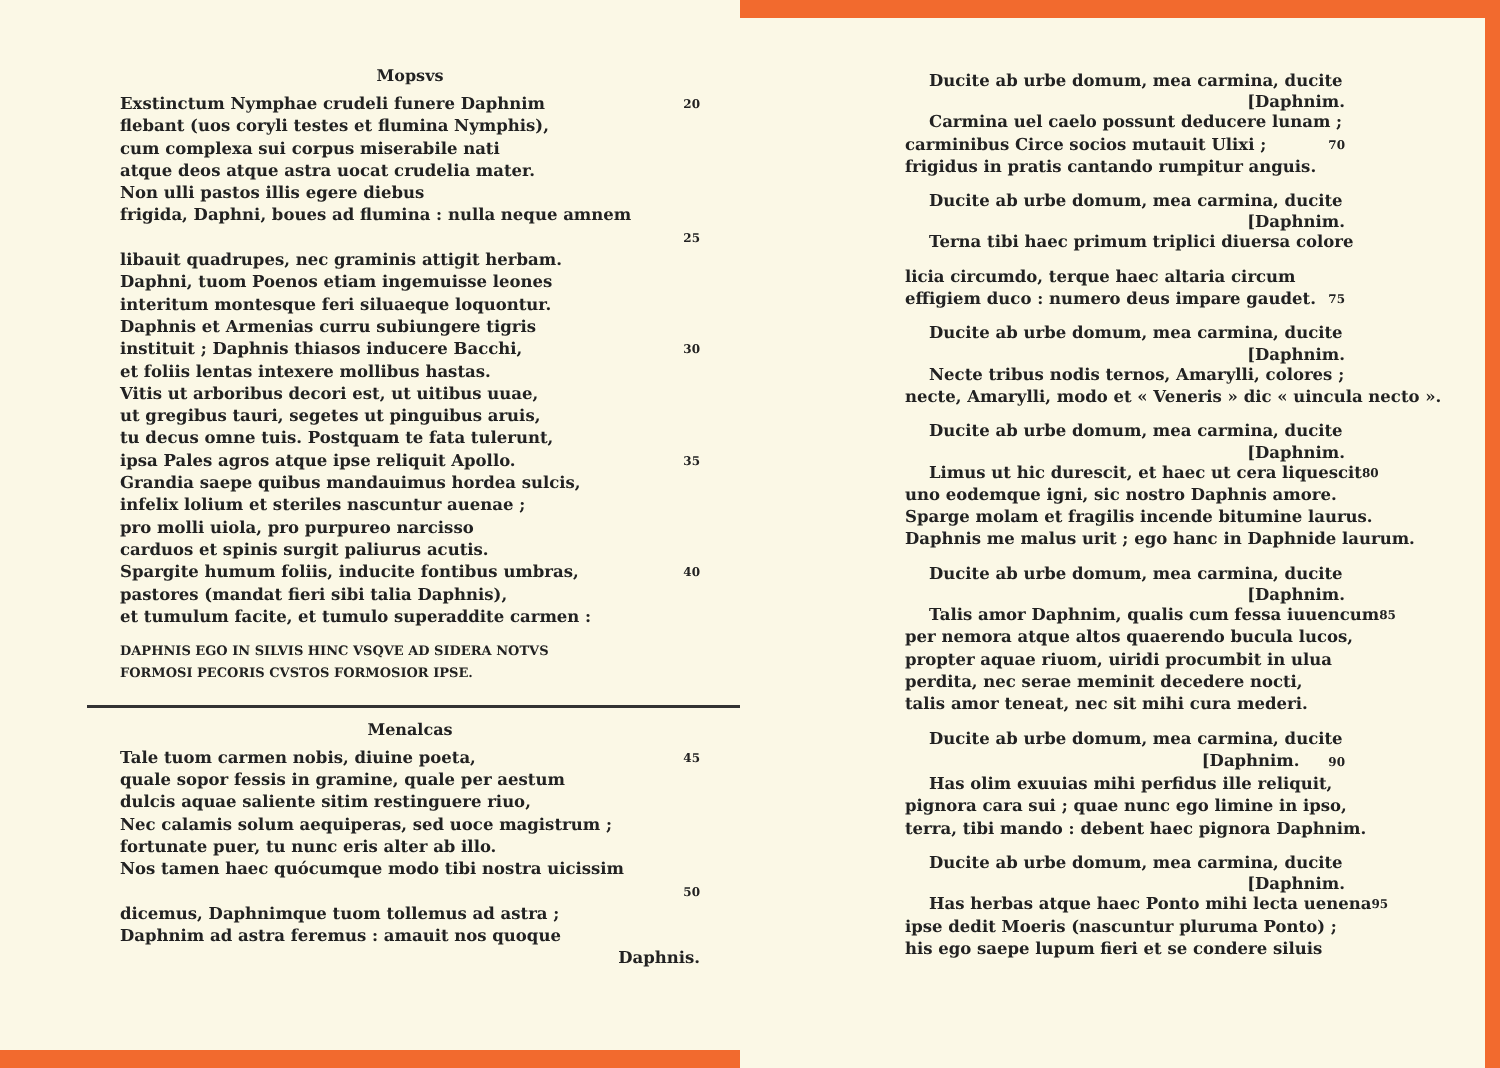Mopsvs
Exstinctum Nymphae crudeli funere Daphnim 20
flebant (uos coryli testes et flumina Nymphis),
cum complexa sui corpus miserabile nati
atque deos atque astra uocat crudelia mater.
Non ulli pastos illis egere diebus
frigida, Daphni, boues ad flumina : nulla neque amnem
25
libauit quadrupes, nec graminis attigit herbam.
Daphni, tuom Poenos etiam ingemuisse leones
interitum montesque feri siluaeque loquontur.
Daphnis et Armenias curru subiungere tigris
instituit ; Daphnis thiasos inducere Bacchi, 30
et foliis lentas intexere mollibus hastas.
Vitis ut arboribus decori est, ut uitibus uuae,
ut gregibus tauri, segetes ut pinguibus aruis,
tu decus omne tuis. Postquam te fata tulerunt,
ipsa Pales agros atque ipse reliquit Apollo. 35
Grandia saepe quibus mandauimus hordea sulcis,
infelix lolium et steriles nascuntur auenae ;
pro molli uiola, pro purpureo narcisso
carduos et spinis surgit paliurus acutis.
Spargite humum foliis, inducite fontibus umbras, 40
pastores (mandat fieri sibi talia Daphnis),
et tumulum facite, et tumulo superaddite carmen :
DAPHNIS EGO IN SILVIS HINC VSQVE AD SIDERA NOTVS
FORMOSI PECORIS CVSTOS FORMOSIOR IPSE.
Menalcas
Tale tuom carmen nobis, diuine poeta, 45
quale sopor fessis in gramine, quale per aestum
dulcis aquae saliente sitim restinguere riuo,
Nec calamis solum aequiperas, sed uoce magistrum ;
fortunate puer, tu nunc eris alter ab illo.
Nos tamen haec quócumque modo tibi nostra uicissim
50
dicemus, Daphnimque tuom tollemus ad astra ;
Daphnim ad astra feremus : amauit nos quoque
Daphnis.
Ducite ab urbe domum, mea carmina, ducite
[Daphnim.
Carmina uel caelo possunt deducere lunam ;
carminibus Circe socios mutauit Ulixi ; 70
frigidus in pratis cantando rumpitur anguis.
Ducite ab urbe domum, mea carmina, ducite
[Daphnim.
Terna tibi haec primum triplici diuersa colore
licia circumdo, terque haec altaria circum
effigiem duco : numero deus impare gaudet. 75
Ducite ab urbe domum, mea carmina, ducite
[Daphnim.
Necte tribus nodis ternos, Amarylli, colores ;
necte, Amarylli, modo et « Veneris » dic « uincula necto ».
Ducite ab urbe domum, mea carmina, ducite
[Daphnim.
Limus ut hic durescit, et haec ut cera liquescit 80
uno eodemque igni, sic nostro Daphnis amore.
Sparge molam et fragilis incende bitumine laurus.
Daphnis me malus urit ; ego hanc in Daphnide laurum.
Ducite ab urbe domum, mea carmina, ducite
[Daphnim.
Talis amor Daphnim, qualis cum fessa iuuencum 85
per nemora atque altos quaerendo bucula lucos,
propter aquae riuom, uiridi procumbit in ulua
perdita, nec serae meminit decedere nocti,
talis amor teneat, nec sit mihi cura mederi.
Ducite ab urbe domum, mea carmina, ducite
[Daphnim. 90
Has olim exuuias mihi perfidus ille reliquit,
pignora cara sui ; quae nunc ego limine in ipso,
terra, tibi mando : debent haec pignora Daphnim.
Ducite ab urbe domum, mea carmina, ducite
[Daphnim.
Has herbas atque haec Ponto mihi lecta uenena 95
ipse dedit Moeris (nascuntur pluruma Ponto) ;
his ego saepe lupum fieri et se condere siluis